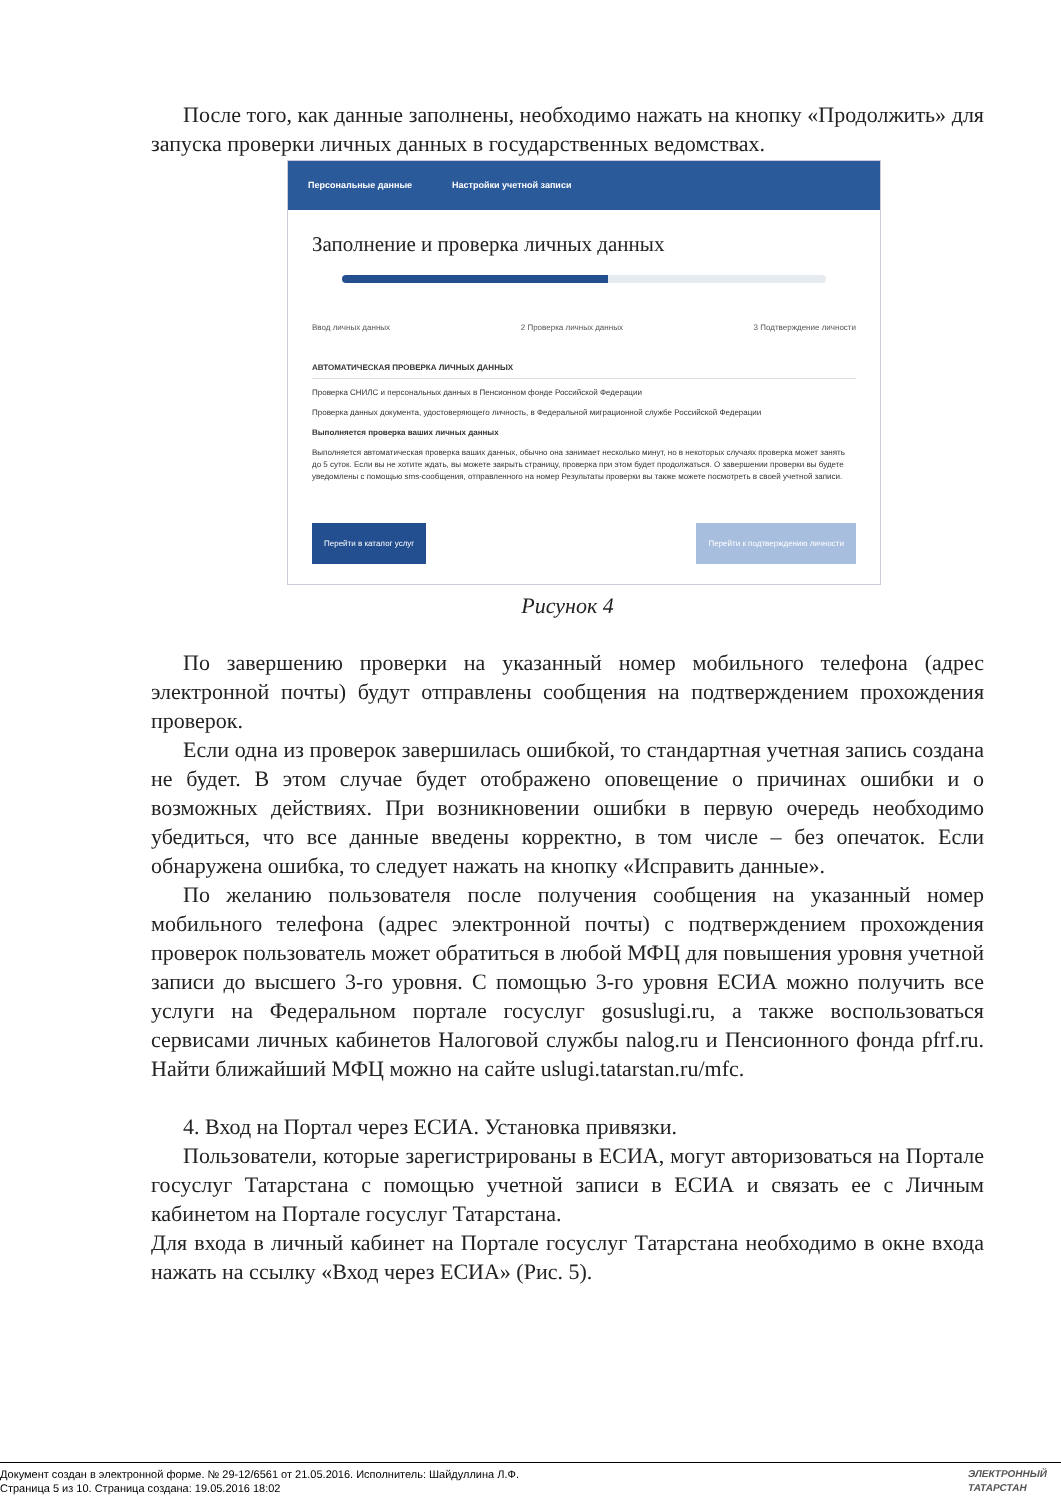После того, как данные заполнены, необходимо нажать на кнопку «Продолжить» для запуска проверки личных данных в государственных ведомствах.
Персональные данные Настройки учетной записи
Заполнение и проверка личных данных
Ввод личных данных 2 Проверка личных данных 3 Подтверждение личности
АВТОМАТИЧЕСКАЯ ПРОВЕРКА ЛИЧНЫХ ДАННЫХ
Проверка СНИЛС и персональных данных в Пенсионном фонде Российской Федерации
Проверка данных документа, удостоверяющего личность, в Федеральной миграционной службе Российской Федерации
Выполняется проверка ваших личных данных
Выполняется автоматическая проверка ваших данных, обычно она занимает несколько минут, но в некоторых случаях проверка может занять до 5 суток. Если вы не хотите ждать, вы можете закрыть страницу, проверка при этом будет продолжаться. О завершении проверки вы будете уведомлены с помощью sms-сообщения, отправленного на номер Результаты проверки вы также можете посмотреть в своей учетной записи.
Перейти в каталог услуг Перейти к подтверждению личности
Рисунок 4
По завершению проверки на указанный номер мобильного телефона (адрес электронной почты) будут отправлены сообщения на подтверждением прохождения проверок.
Если одна из проверок завершилась ошибкой, то стандартная учетная запись создана не будет. В этом случае будет отображено оповещение о причинах ошибки и о возможных действиях. При возникновении ошибки в первую очередь необходимо убедиться, что все данные введены корректно, в том числе – без опечаток. Если обнаружена ошибка, то следует нажать на кнопку «Исправить данные».
По желанию пользователя после получения сообщения на указанный номер мобильного телефона (адрес электронной почты) с подтверждением прохождения проверок пользователь может обратиться в любой МФЦ для повышения уровня учетной записи до высшего 3-го уровня. С помощью 3-го уровня ЕСИА можно получить все услуги на Федеральном портале госуслуг gosuslugi.ru, а также воспользоваться сервисами личных кабинетов Налоговой службы nalog.ru и Пенсионного фонда pfrf.ru. Найти ближайший МФЦ можно на сайте uslugi.tatarstan.ru/mfc.
4. Вход на Портал через ЕСИА. Установка привязки.
Пользователи, которые зарегистрированы в ЕСИА, могут авторизоваться на Портале госуслуг Татарстана с помощью учетной записи в ЕСИА и связать ее с Личным кабинетом на Портале госуслуг Татарстана.
Для входа в личный кабинет на Портале госуслуг Татарстана необходимо в окне входа нажать на ссылку «Вход через ЕСИА» (Рис. 5).
Документ создан в электронной форме. № 29-12/6561 от 21.05.2016. Исполнитель: Шайдуллина Л.Ф.
Страница 5 из 10. Страница создана: 19.05.2016 18:02
ЭЛЕКТРОННЫЙ
ТАТАРСТАН